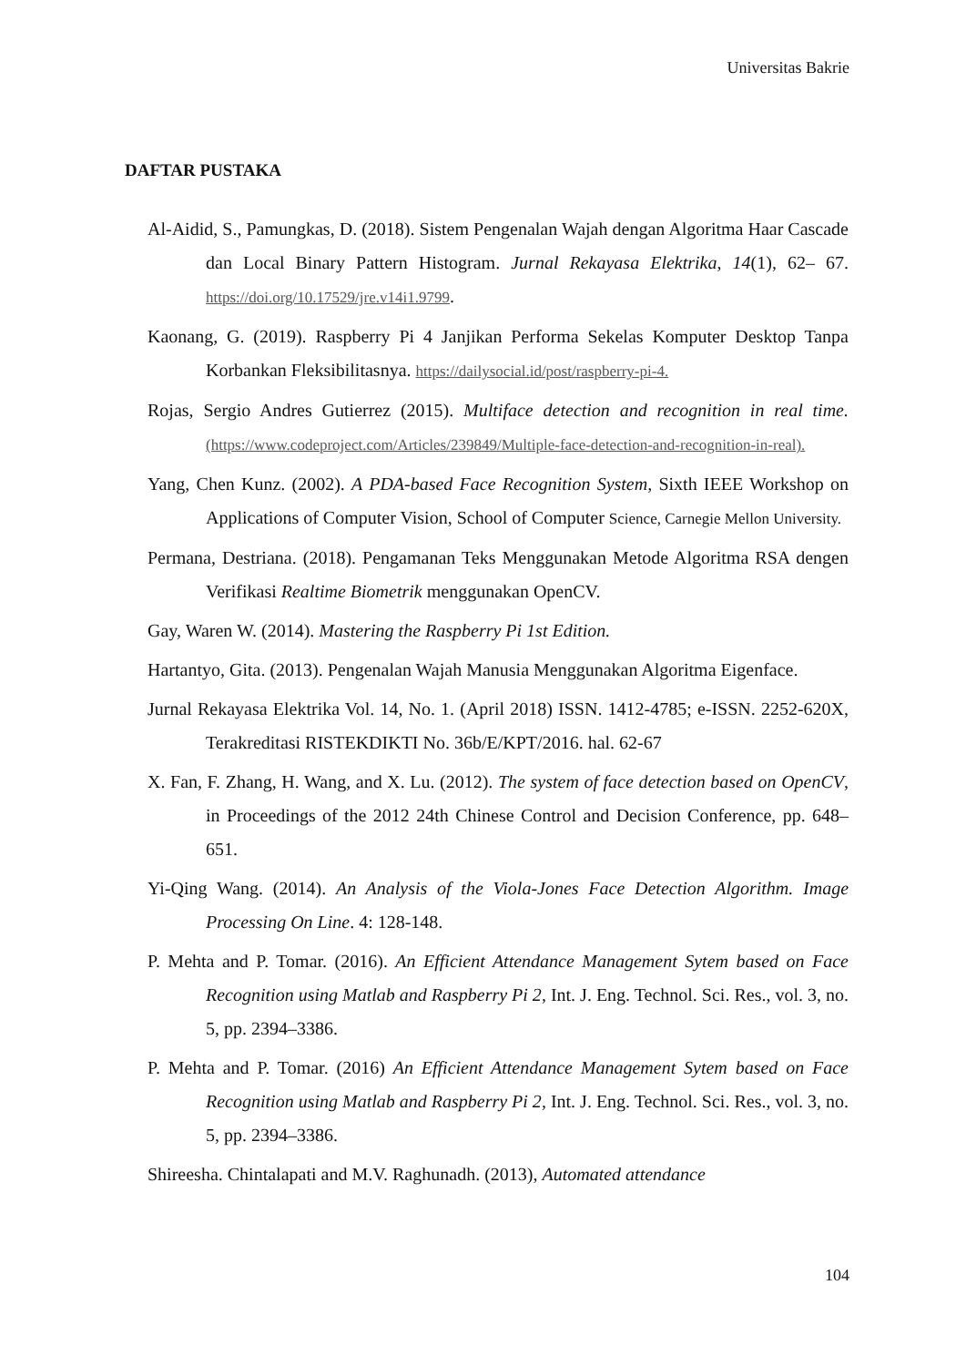Universitas Bakrie
DAFTAR PUSTAKA
Al-Aidid, S., Pamungkas, D. (2018). Sistem Pengenalan Wajah dengan Algoritma Haar Cascade dan Local Binary Pattern Histogram. Jurnal Rekayasa Elektrika, 14(1), 62– 67. https://doi.org/10.17529/jre.v14i1.9799.
Kaonang, G. (2019). Raspberry Pi 4 Janjikan Performa Sekelas Komputer Desktop Tanpa Korbankan Fleksibilitasnya. https://dailysocial.id/post/raspberry-pi-4.
Rojas, Sergio Andres Gutierrez (2015). Multiface detection and recognition in real time. (https://www.codeproject.com/Articles/239849/Multiple-face-detection-and-recognition-in-real).
Yang, Chen Kunz. (2002). A PDA-based Face Recognition System, Sixth IEEE Workshop on Applications of Computer Vision, School of Computer Science, Carnegie Mellon University.
Permana, Destriana. (2018). Pengamanan Teks Menggunakan Metode Algoritma RSA dengen Verifikasi Realtime Biometrik menggunakan OpenCV.
Gay, Waren W. (2014). Mastering the Raspberry Pi 1st Edition.
Hartantyo, Gita. (2013). Pengenalan Wajah Manusia Menggunakan Algoritma Eigenface.
Jurnal Rekayasa Elektrika Vol. 14, No. 1. (April 2018) ISSN. 1412-4785; e-ISSN. 2252-620X, Terakreditasi RISTEKDIKTI No. 36b/E/KPT/2016. hal. 62-67
X. Fan, F. Zhang, H. Wang, and X. Lu. (2012). The system of face detection based on OpenCV, in Proceedings of the 2012 24th Chinese Control and Decision Conference, pp. 648–651.
Yi-Qing Wang. (2014). An Analysis of the Viola-Jones Face Detection Algorithm. Image Processing On Line. 4: 128-148.
P. Mehta and P. Tomar. (2016). An Efficient Attendance Management Sytem based on Face Recognition using Matlab and Raspberry Pi 2, Int. J. Eng. Technol. Sci. Res., vol. 3, no. 5, pp. 2394–3386.
P. Mehta and P. Tomar. (2016) An Efficient Attendance Management Sytem based on Face Recognition using Matlab and Raspberry Pi 2, Int. J. Eng. Technol. Sci. Res., vol. 3, no. 5, pp. 2394–3386.
Shireesha. Chintalapati and M.V. Raghunadh. (2013), Automated attendance
104